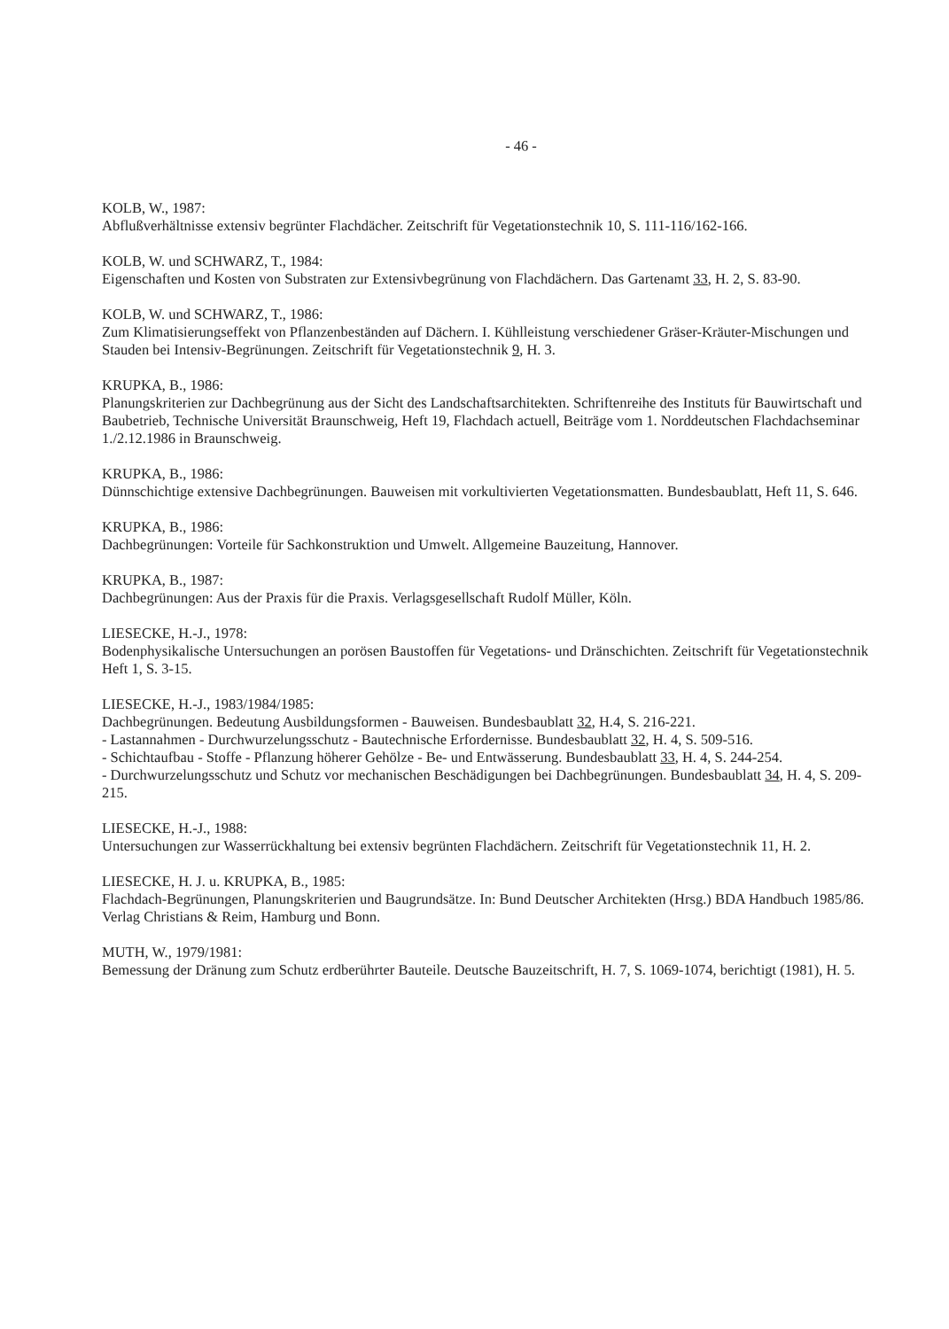- 46 -
KOLB, W., 1987:
Abflußverhältnisse extensiv begrünter Flachdächer. Zeitschrift für Vegetationstechnik 10, S. 111-116/162-166.
KOLB, W. und SCHWARZ, T., 1984:
Eigenschaften und Kosten von Substraten zur Extensivbegrünung von Flachdächern. Das Gartenamt 33, H. 2, S. 83-90.
KOLB, W. und SCHWARZ, T., 1986:
Zum Klimatisierungseffekt von Pflanzenbeständen auf Dächern. I. Kühlleistung verschiedener Gräser-Kräuter-Mischungen und Stauden bei Intensiv-Begrünungen. Zeitschrift für Vegetationstechnik 9, H. 3.
KRUPKA, B., 1986:
Planungskriterien zur Dachbegrünung aus der Sicht des Landschaftsarchitekten. Schriftenreihe des Instituts für Bauwirtschaft und Baubetrieb, Technische Universität Braunschweig, Heft 19, Flachdach actuell, Beiträge vom 1. Norddeutschen Flachdachseminar 1./2.12.1986 in Braunschweig.
KRUPKA, B., 1986:
Dünnschichtige extensive Dachbegrünungen. Bauweisen mit vorkultivierten Vegetationsmatten. Bundesbaublatt, Heft 11, S. 646.
KRUPKA, B., 1986:
Dachbegrünungen: Vorteile für Sachkonstruktion und Umwelt. Allgemeine Bauzeitung, Hannover.
KRUPKA, B., 1987:
Dachbegrünungen: Aus der Praxis für die Praxis. Verlagsgesellschaft Rudolf Müller, Köln.
LIESECKE, H.-J., 1978:
Bodenphysikalische Untersuchungen an porösen Baustoffen für Vegetations- und Dränschichten. Zeitschrift für Vegetationstechnik Heft 1, S. 3-15.
LIESECKE, H.-J., 1983/1984/1985:
Dachbegrünungen. Bedeutung Ausbildungsformen - Bauweisen. Bundesbaublatt 32, H.4, S. 216-221.
- Lastannahmen - Durchwurzelungsschutz - Bautechnische Erfordernisse. Bundesbaublatt 32, H. 4, S. 509-516.
- Schichtaufbau - Stoffe - Pflanzung höherer Gehölze - Be- und Entwässerung. Bundesbaublatt 33, H. 4, S. 244-254.
- Durchwurzelungsschutz und Schutz vor mechanischen Beschädigungen bei Dachbegrünungen. Bundesbaublatt 34, H. 4, S. 209-215.
LIESECKE, H.-J., 1988:
Untersuchungen zur Wasserrückhaltung bei extensiv begrünten Flachdächern. Zeitschrift für Vegetationstechnik 11, H. 2.
LIESECKE, H. J. u. KRUPKA, B., 1985:
Flachdach-Begrünungen, Planungskriterien und Baugrundsätze. In: Bund Deutscher Architekten (Hrsg.) BDA Handbuch 1985/86. Verlag Christians & Reim, Hamburg und Bonn.
MUTH, W., 1979/1981:
Bemessung der Dränung zum Schutz erdberührter Bauteile. Deutsche Bauzeitschrift, H. 7, S. 1069-1074, berichtigt (1981), H. 5.